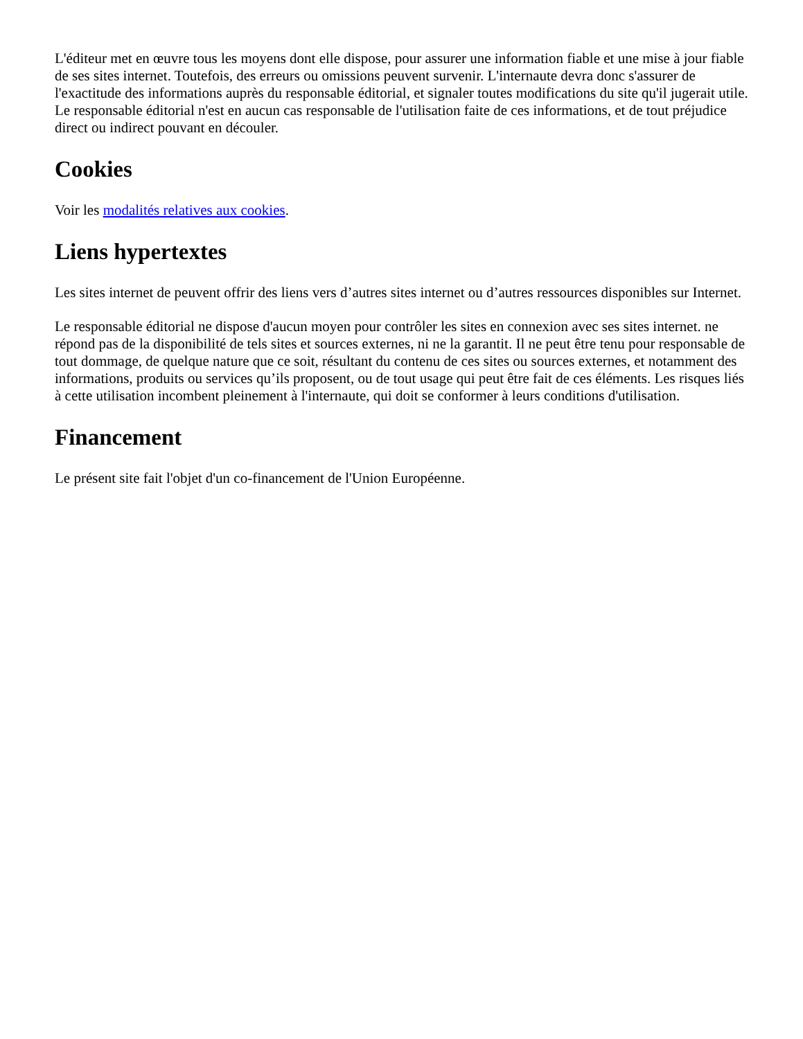L'éditeur met en œuvre tous les moyens dont elle dispose, pour assurer une information fiable et une mise à jour fiable de ses sites internet. Toutefois, des erreurs ou omissions peuvent survenir. L'internaute devra donc s'assurer de l'exactitude des informations auprès du responsable éditorial, et signaler toutes modifications du site qu'il jugerait utile. Le responsable éditorial n'est en aucun cas responsable de l'utilisation faite de ces informations, et de tout préjudice direct ou indirect pouvant en découler.
Cookies
Voir les modalités relatives aux cookies.
Liens hypertextes
Les sites internet de peuvent offrir des liens vers d’autres sites internet ou d’autres ressources disponibles sur Internet.
Le responsable éditorial ne dispose d'aucun moyen pour contrôler les sites en connexion avec ses sites internet. ne répond pas de la disponibilité de tels sites et sources externes, ni ne la garantit. Il ne peut être tenu pour responsable de tout dommage, de quelque nature que ce soit, résultant du contenu de ces sites ou sources externes, et notamment des informations, produits ou services qu’ils proposent, ou de tout usage qui peut être fait de ces éléments. Les risques liés à cette utilisation incombent pleinement à l'internaute, qui doit se conformer à leurs conditions d'utilisation.
Financement
Le présent site fait l'objet d'un co-financement de l'Union Européenne.